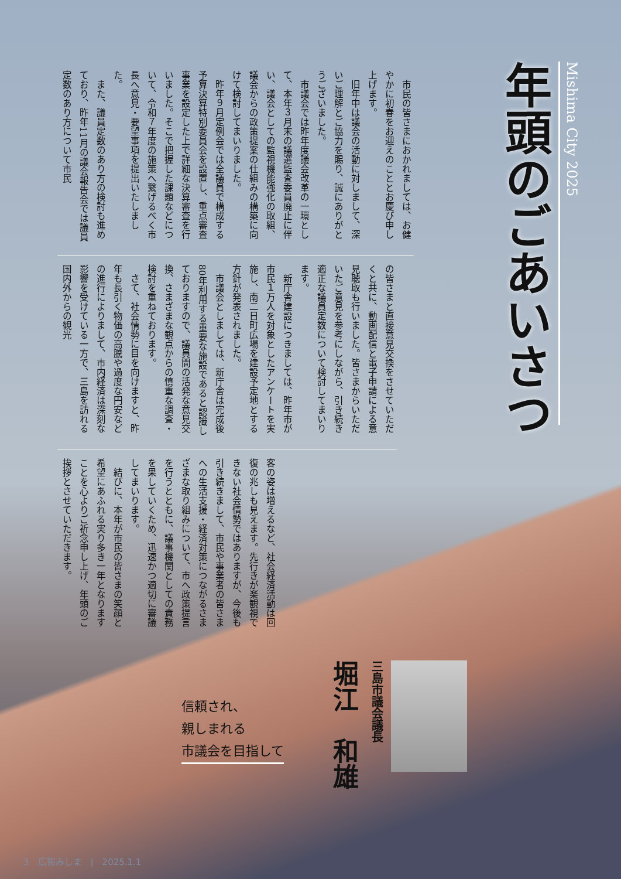Mishima City 2025
年頭のごあいさつ
　市民の皆さまにおかれましては、お健やかに初春をお迎えのこととお慶び申し上げます。
　旧年中は議会の活動に対しまして、深いご理解とご協力を賜り、誠にありがとうございました。
　市議会では昨年度議会改革の一環として、本年３月末の議選監査委員廃止に伴い、議会としての監視機能強化の取組、議会からの政策提案の仕組みの構築に向けて検討してまいりました。
　昨年９月定例会では全議員で構成する予算決算特別委員会を設置し、重点審査事業を設定した上で詳細な決算審査を行いました。そこで把握した課題などについて、令和７年度の施策へ繋げるべく市長へ意見・要望事項を提出いたしました。
　また、議員定数のあり方の検討も進めており、昨年11月の議会報告会では議員定数のあり方について市民
の皆さまと直接意見交換をさせていただくと共に、動画配信と電子申請による意見聴取も行いました。皆さまからいただいたご意見を参考にしながら、引き続き適正な議員定数について検討してまいります。
　新庁舎建設につきましては、昨年市が市民１万人を対象としたアンケートを実施し、南二日町広場を建設予定地とする方針が発表されました。
　市議会としましては、新庁舎は完成後80年利用する重要な施設であると認識しておりますので、議員間の活発な意見交換、さまざまな観点からの慎重な調査・検討を重ねております。
　さて、社会情勢に目を向けますと、昨年も長引く物価の高騰や過度な円安などの進行によりまして、市内経済は深刻な影響を受けている一方で、三島を訪れる国内外からの観光
客の姿は増えるなど、社会経済活動は回復の兆しも見えます。先行きが楽観視できない社会情勢ではありますが、今後も引き続きまして、市民や事業者の皆さまへの生活支援・経済対策につながるさまざまな取り組みについて、市へ政策提言を行うとともに、議事機関としての責務を果していくため、迅速かつ適切に審議してまいります。
　結びに、本年が市民の皆さまの笑顔と希望にあふれる実り多き一年となりますことを心よりご祈念申し上げ、年頭のご挨拶とさせていただきます。
三島市議会議長
堀江　和雄
信頼され、
親しまれる
市議会を目指して
3　広報みしま　|　2025.1.1